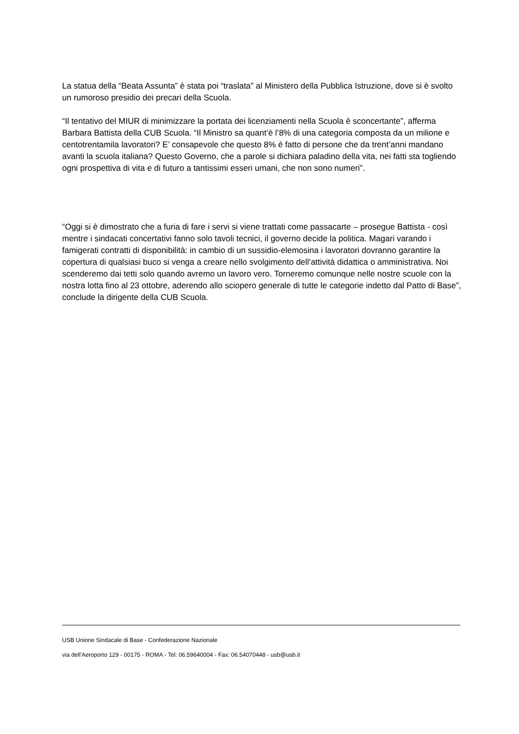La statua della “Beata Assunta” è stata poi “traslata” al Ministero della Pubblica Istruzione, dove si è svolto un rumoroso presidio dei precari della Scuola.
“Il tentativo del MIUR di minimizzare la portata dei licenziamenti nella Scuola è sconcertante”, afferma Barbara Battista della CUB Scuola. “Il Ministro sa quant’è l’8% di una categoria composta da un milione e centotrentamila lavoratori? E’ consapevole che questo 8% è fatto di persone che da trent’anni mandano avanti la scuola italiana? Questo Governo, che a parole si dichiara paladino della vita, nei fatti sta togliendo ogni prospettiva di vita e di futuro a tantissimi esseri umani, che non sono numeri”.
“Oggi si è dimostrato che a furia di fare i servi si viene trattati come passacarte – prosegue Battista - così mentre i sindacati concertativi fanno solo tavoli tecnici, il governo decide la politica. Magari varando i famigerati contratti di disponibilità: in cambio di un sussidio-elemosina i lavoratori dovranno garantire la copertura di qualsiasi buco si venga a creare nello svolgimento dell’attività didattica o amministrativa. Noi scenderemo dai tetti solo quando avremo un lavoro vero. Torneremo comunque nelle nostre scuole con la nostra lotta fino al 23 ottobre, aderendo allo sciopero generale di tutte le categorie indetto dal Patto di Base”, conclude la dirigente della CUB Scuola.
USB Unione Sindacale di Base - Confederazione Nazionale
via dell'Aeroporto 129 - 00175 - ROMA - Tel: 06.59640004 - Fax: 06.54070448 - usb@usb.it